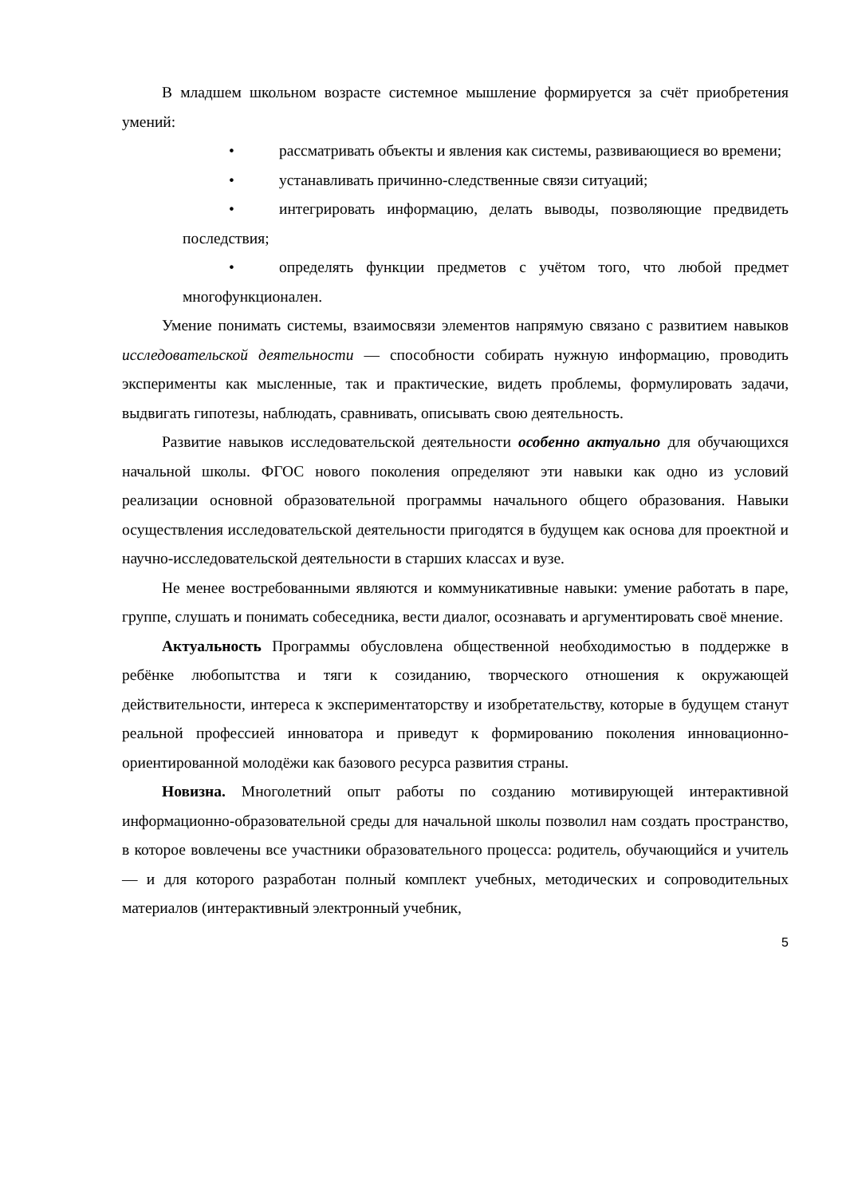В младшем школьном возрасте системное мышление формируется за счёт приобретения умений:
• рассматривать объекты и явления как системы, развивающиеся во времени;
• устанавливать причинно-следственные связи ситуаций;
• интегрировать информацию, делать выводы, позволяющие предвидеть последствия;
• определять функции предметов с учётом того, что любой предмет многофункционален.
Умение понимать системы, взаимосвязи элементов напрямую связано с развитием навыков исследовательской деятельности — способности собирать нужную информацию, проводить эксперименты как мысленные, так и практические, видеть проблемы, формулировать задачи, выдвигать гипотезы, наблюдать, сравнивать, описывать свою деятельность.
Развитие навыков исследовательской деятельности особенно актуально для обучающихся начальной школы. ФГОС нового поколения определяют эти навыки как одно из условий реализации основной образовательной программы начального общего образования. Навыки осуществления исследовательской деятельности пригодятся в будущем как основа для проектной и научно-исследовательской деятельности в старших классах и вузе.
Не менее востребованными являются и коммуникативные навыки: умение работать в паре, группе, слушать и понимать собеседника, вести диалог, осознавать и аргументировать своё мнение.
Актуальность Программы обусловлена общественной необходимостью в поддержке в ребёнке любопытства и тяги к созиданию, творческого отношения к окружающей действительности, интереса к экспериментаторству и изобретательству, которые в будущем станут реальной профессией инноватора и приведут к формированию поколения инновационно-ориентированной молодёжи как базового ресурса развития страны.
Новизна. Многолетний опыт работы по созданию мотивирующей интерактивной информационно-образовательной среды для начальной школы позволил нам создать пространство, в которое вовлечены все участники образовательного процесса: родитель, обучающийся и учитель — и для которого разработан полный комплект учебных, методических и сопроводительных материалов (интерактивный электронный учебник,
5